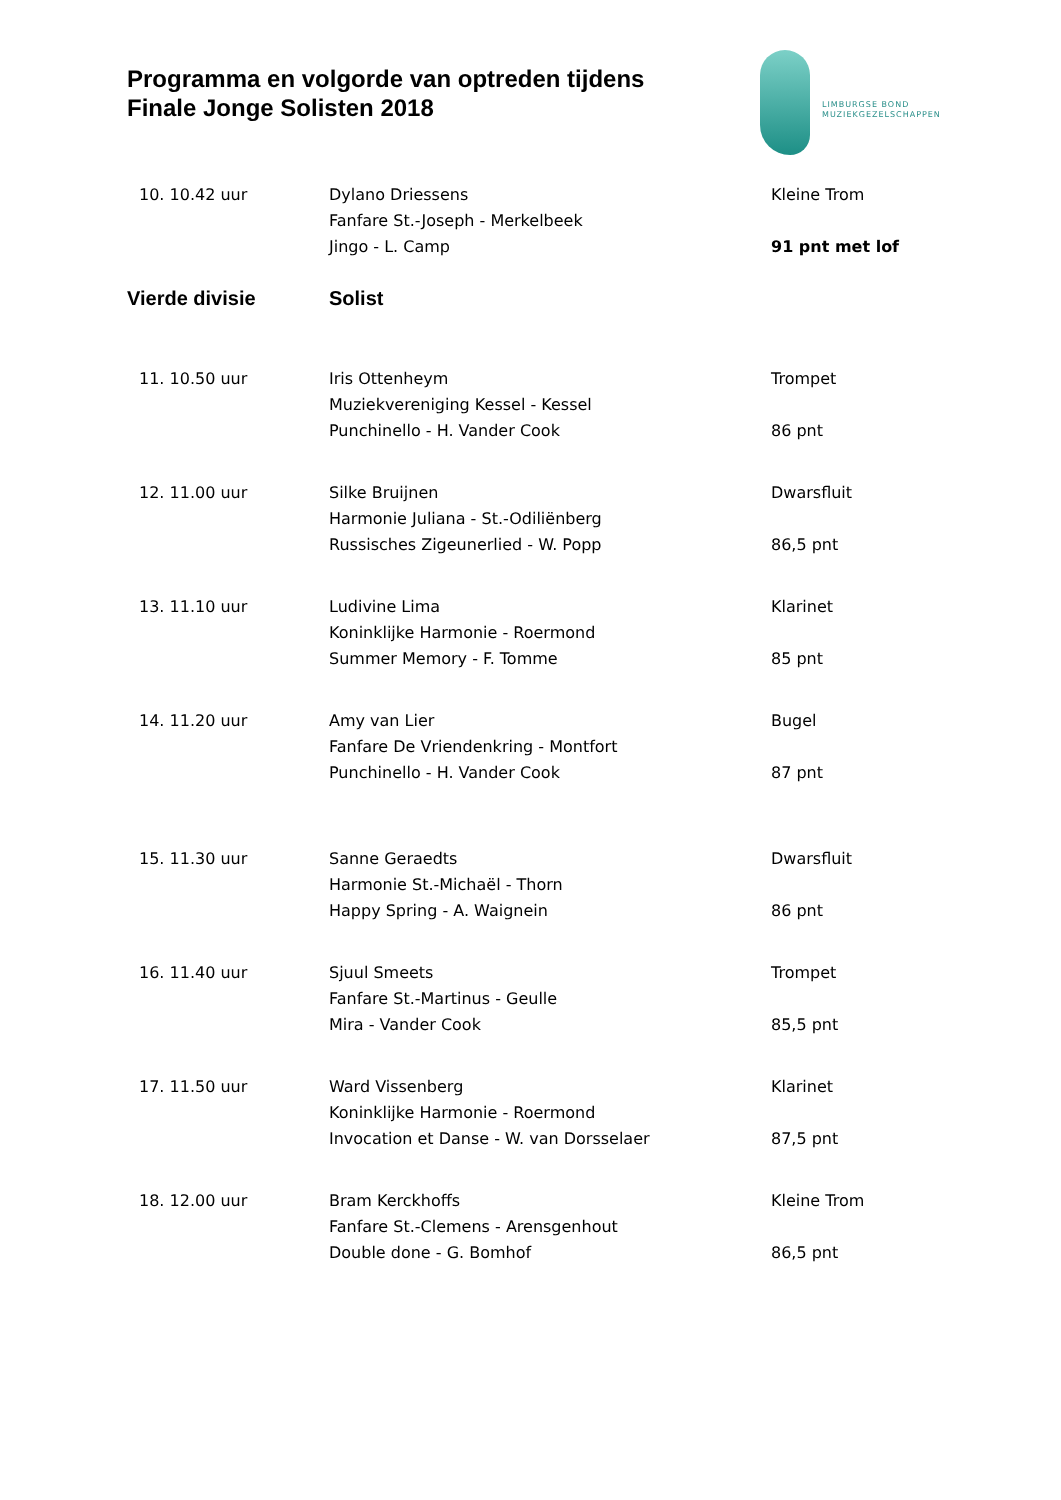Programma en volgorde van optreden tijdens
Finale Jonge Solisten 2018
LIMBURGSE BOND
MUZIEKGEZELSCHAPPEN
| 10. 10.42 uur | Dylano Driessens | Kleine Trom |
| | Fanfare St.-Joseph - Merkelbeek | |
| | Jingo - L. Camp | 91 pnt met lof |
| Vierde divisie | Solist | |
| 11. 10.50 uur | Iris Ottenheym | Trompet |
| | Muziekvereniging Kessel - Kessel | |
| | Punchinello - H. Vander Cook | 86 pnt |
| 12. 11.00 uur | Silke Bruijnen | Dwarsfluit |
| | Harmonie Juliana - St.-Odiliënberg | |
| | Russisches Zigeunerlied - W. Popp | 86,5 pnt |
| 13. 11.10 uur | Ludivine Lima | Klarinet |
| | Koninklijke Harmonie - Roermond | |
| | Summer Memory - F. Tomme | 85 pnt |
| 14. 11.20 uur | Amy van Lier | Bugel |
| | Fanfare De Vriendenkring - Montfort | |
| | Punchinello - H. Vander Cook | 87 pnt |
| 15. 11.30 uur | Sanne Geraedts | Dwarsfluit |
| | Harmonie St.-Michaël - Thorn | |
| | Happy Spring - A. Waignein | 86 pnt |
| 16. 11.40 uur | Sjuul Smeets | Trompet |
| | Fanfare St.-Martinus - Geulle | |
| | Mira - Vander Cook | 85,5 pnt |
| 17. 11.50 uur | Ward Vissenberg | Klarinet |
| | Koninklijke Harmonie - Roermond | |
| | Invocation et Danse - W. van Dorsselaer | 87,5 pnt |
| 18. 12.00 uur | Bram Kerckhoffs | Kleine Trom |
| | Fanfare St.-Clemens - Arensgenhout | |
| | Double done - G. Bomhof | 86,5 pnt |